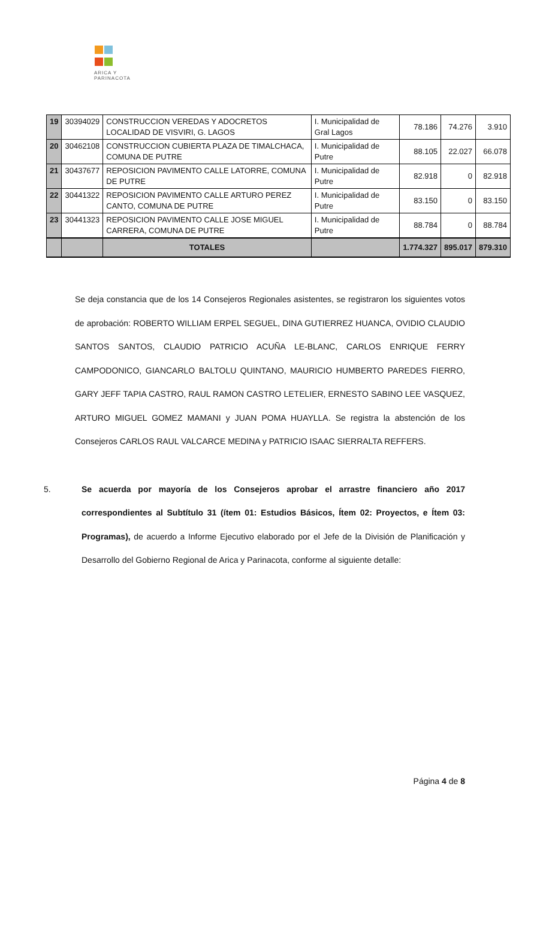ARICA Y PARINACOTA
| 19 | 30394029 | CONSTRUCCION VEREDAS Y ADOCRETOS LOCALIDAD DE VISVIRI, G. LAGOS | I. Municipalidad de Gral Lagos | 78.186 | 74.276 | 3.910 |
| 20 | 30462108 | CONSTRUCCION CUBIERTA PLAZA DE TIMALCHACA, COMUNA DE PUTRE | I. Municipalidad de Putre | 88.105 | 22.027 | 66.078 |
| 21 | 30437677 | REPOSICION PAVIMENTO CALLE LATORRE, COMUNA DE PUTRE | I. Municipalidad de Putre | 82.918 | 0 | 82.918 |
| 22 | 30441322 | REPOSICION PAVIMENTO CALLE ARTURO PEREZ CANTO, COMUNA DE PUTRE | I. Municipalidad de Putre | 83.150 | 0 | 83.150 |
| 23 | 30441323 | REPOSICION PAVIMENTO CALLE JOSE MIGUEL CARRERA, COMUNA DE PUTRE | I. Municipalidad de Putre | 88.784 | 0 | 88.784 |
| | | TOTALES | | 1.774.327 | 895.017 | 879.310 |
Se deja constancia que de los 14 Consejeros Regionales asistentes, se registraron los siguientes votos de aprobación: ROBERTO WILLIAM ERPEL SEGUEL, DINA GUTIERREZ HUANCA, OVIDIO CLAUDIO SANTOS SANTOS, CLAUDIO PATRICIO ACUÑA LE-BLANC, CARLOS ENRIQUE FERRY CAMPODONICO, GIANCARLO BALTOLU QUINTANO, MAURICIO HUMBERTO PAREDES FIERRO, GARY JEFF TAPIA CASTRO, RAUL RAMON CASTRO LETELIER, ERNESTO SABINO LEE VASQUEZ, ARTURO MIGUEL GOMEZ MAMANI y JUAN POMA HUAYLLA. Se registra la abstención de los Consejeros CARLOS RAUL VALCARCE MEDINA y PATRICIO ISAAC SIERRALTA REFFERS.
5. Se acuerda por mayoría de los Consejeros aprobar el arrastre financiero año 2017 correspondientes al Subtítulo 31 (ítem 01: Estudios Básicos, Ítem 02: Proyectos, e Ítem 03: Programas), de acuerdo a Informe Ejecutivo elaborado por el Jefe de la División de Planificación y Desarrollo del Gobierno Regional de Arica y Parinacota, conforme al siguiente detalle:
Página 4 de 8